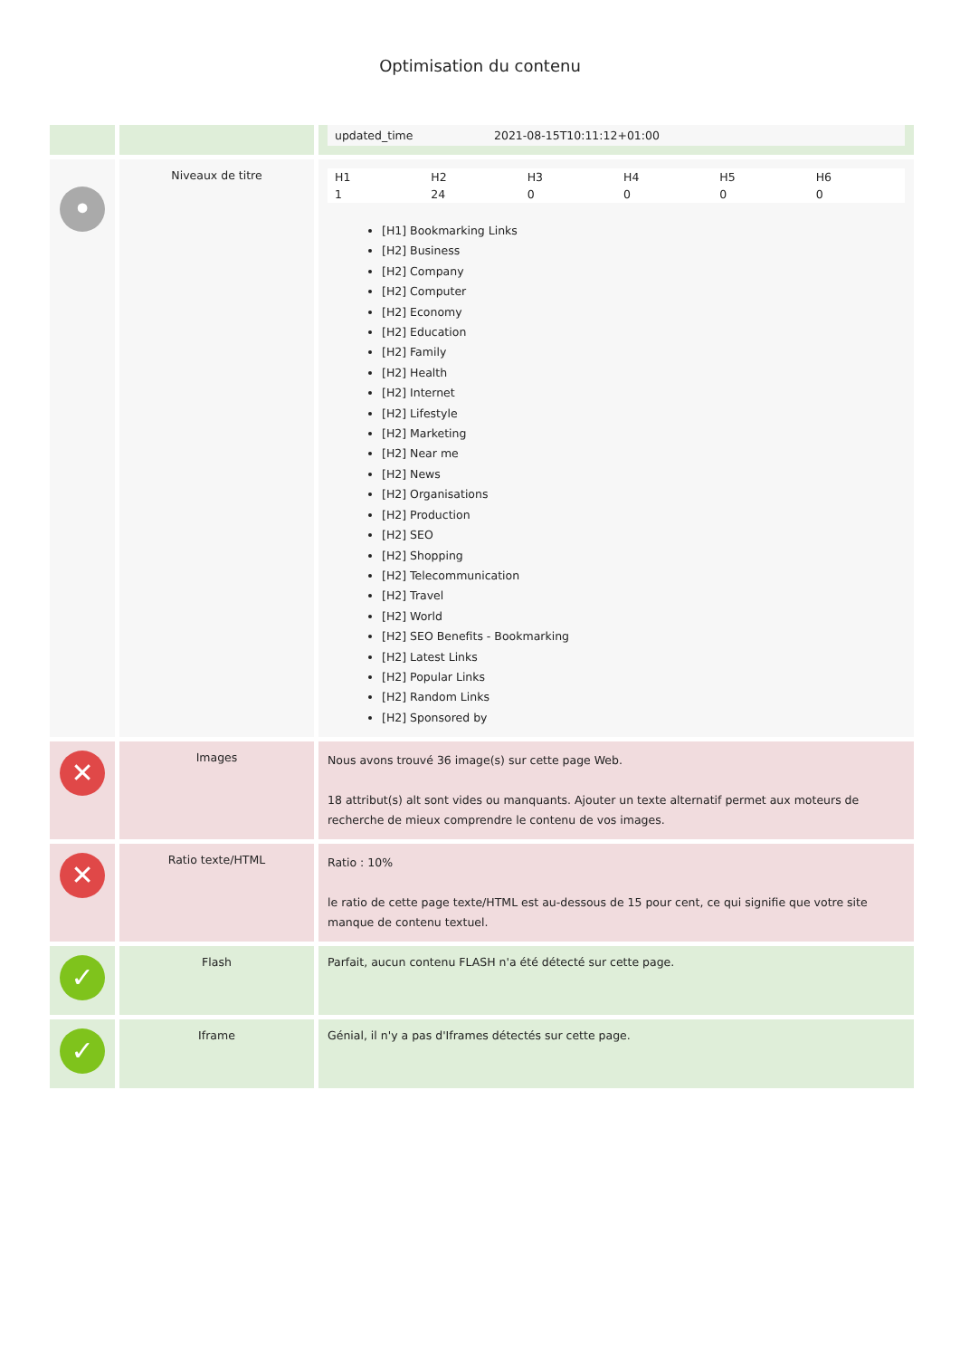Optimisation du contenu
| | | / updated_time / 2021-08-15T10:11:12+01:00 / |
| • | Niveaux de titre | / H1 / H2 / H3 / H4 / H5 / H6 / / 1 / 24 / 0 / 0 / 0 / 0 / [H1] Bookmarking Links [H2] Business [H2] Company [H2] Computer [H2] Economy [H2] Education [H2] Family [H2] Health [H2] Internet [H2] Lifestyle [H2] Marketing [H2] Near me [H2] News [H2] Organisations [H2] Production [H2] SEO [H2] Shopping [H2] Telecommunication [H2] Travel [H2] World [H2] SEO Benefits - Bookmarking [H2] Latest Links [H2] Popular Links [H2] Random Links [H2] Sponsored by |
| ✕ | Images | Nous avons trouvé 36 image(s) sur cette page Web. 18 attribut(s) alt sont vides ou manquants. Ajouter un texte alternatif permet aux moteurs de recherche de mieux comprendre le contenu de vos images. |
| ✕ | Ratio texte/HTML | Ratio : 10% le ratio de cette page texte/HTML est au-dessous de 15 pour cent, ce qui signifie que votre site manque de contenu textuel. |
| ✓ | Flash | Parfait, aucun contenu FLASH n'a été détecté sur cette page. |
| ✓ | Iframe | Génial, il n'y a pas d'Iframes détectés sur cette page. |